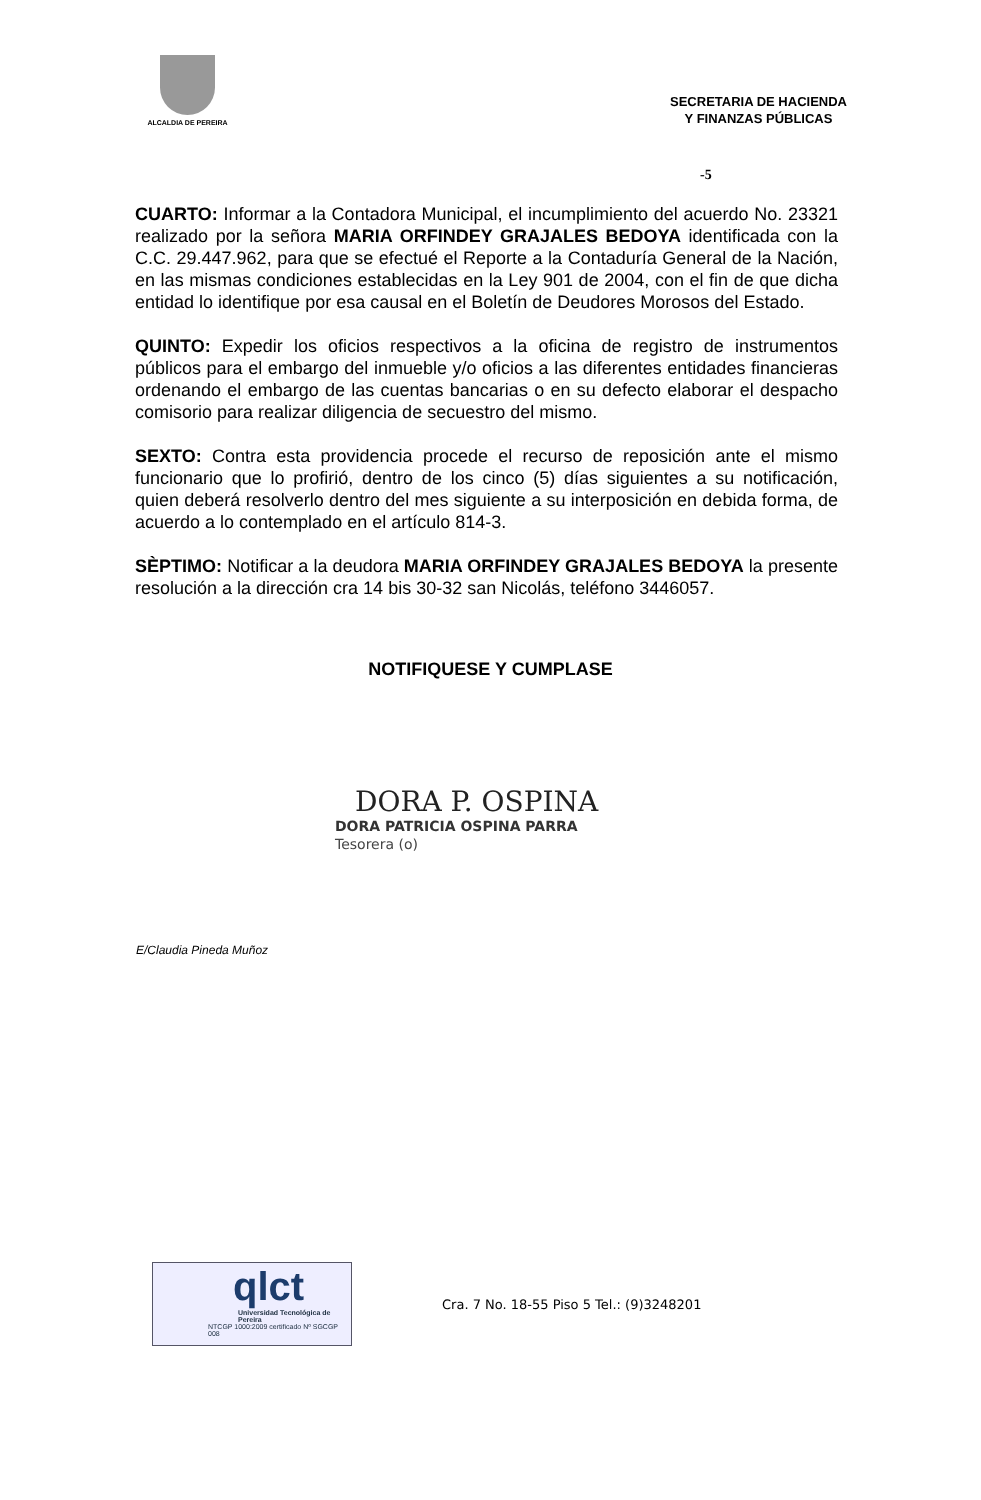ALCALDIA DE PEREIRA
SECRETARIA DE HACIENDA
Y FINANZAS PÚBLICAS
-5
CUARTO: Informar a la Contadora Municipal, el incumplimiento del acuerdo No. 23321 realizado por la señora MARIA ORFINDEY GRAJALES BEDOYA identificada con la C.C. 29.447.962, para que se efectué el Reporte a la Contaduría General de la Nación, en las mismas condiciones establecidas en la Ley 901 de 2004, con el fin de que dicha entidad lo identifique por esa causal en el Boletín de Deudores Morosos del Estado.
QUINTO: Expedir los oficios respectivos a la oficina de registro de instrumentos públicos para el embargo del inmueble y/o oficios a las diferentes entidades financieras ordenando el embargo de las cuentas bancarias o en su defecto elaborar el despacho comisorio para realizar diligencia de secuestro del mismo.
SEXTO: Contra esta providencia procede el recurso de reposición ante el mismo funcionario que lo profirió, dentro de los cinco (5) días siguientes a su notificación, quien deberá resolverlo dentro del mes siguiente a su interposición en debida forma, de acuerdo a lo contemplado en el artículo 814-3.
SÈPTIMO: Notificar a la deudora MARIA ORFINDEY GRAJALES BEDOYA la presente resolución a la dirección cra 14 bis 30-32 san Nicolás, teléfono 3446057.
NOTIFIQUESE Y CUMPLASE
DORA P. OSPINA
DORA PATRICIA OSPINA PARRA
Tesorera (o)
E/Claudia Pineda Muñoz
qlct
Universidad Tecnológica de Pereira
NTCGP 1000:2009 certificado Nº SGCGP 008
Cra. 7 No. 18-55 Piso 5 Tel.: (9)3248201